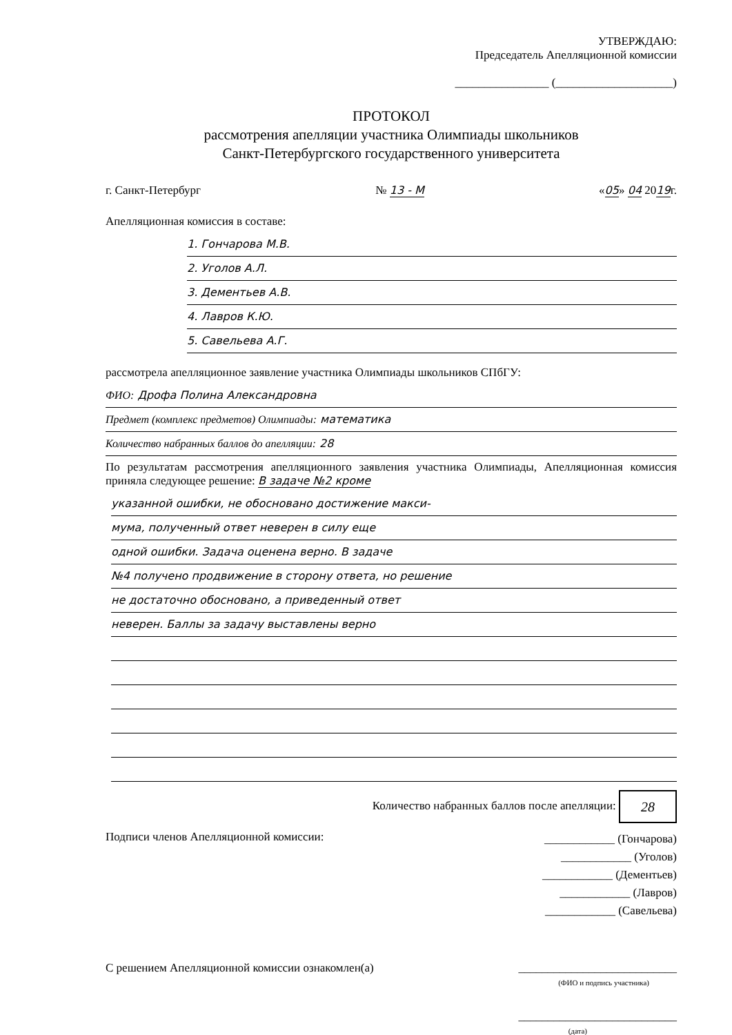УТВЕРЖДАЮ:
Председатель Апелляционной комиссии
________________ (____________________)
ПРОТОКОЛ
рассмотрения апелляции участника Олимпиады школьников
Санкт-Петербургского государственного университета
г. Санкт-Петербург № 13 - М «05» 04 2019г.
Апелляционная комиссия в составе:
1. Гончарова М.В.
2. Уголов А.Л.
3. Дементьев А.В.
4. Лавров К.Ю.
5. Савельева А.Г.
рассмотрела апелляционное заявление участника Олимпиады школьников СПбГУ:
ФИО: Дрофа Полина Александровна
Предмет (комплекс предметов) Олимпиады: математика
Количество набранных баллов до апелляции: 28
По результатам рассмотрения апелляционного заявления участника Олимпиады, Апелляционная комиссия приняла следующее решение: В задаче №2 кроме
указанной ошибки, не обосновано достижение макси-
мума, полученный ответ неверен в силу еще
одной ошибки. Задача оценена верно. В задаче
№4 получено продвижение в сторону ответа, но решение
не достаточно обосновано, а приведенный ответ
неверен. Баллы за задачу выставлены верно
Количество набранных баллов после апелляции: 28
Подписи членов Апелляционной комиссии: ____________ (Гончарова)
____________ (Уголов)
____________ (Дементьев)
____________ (Лавров)
____________ (Савельева)
С решением Апелляционной комиссии ознакомлен(а) ___________________________
(ФИО и подпись участника)
___________________________
(дата)